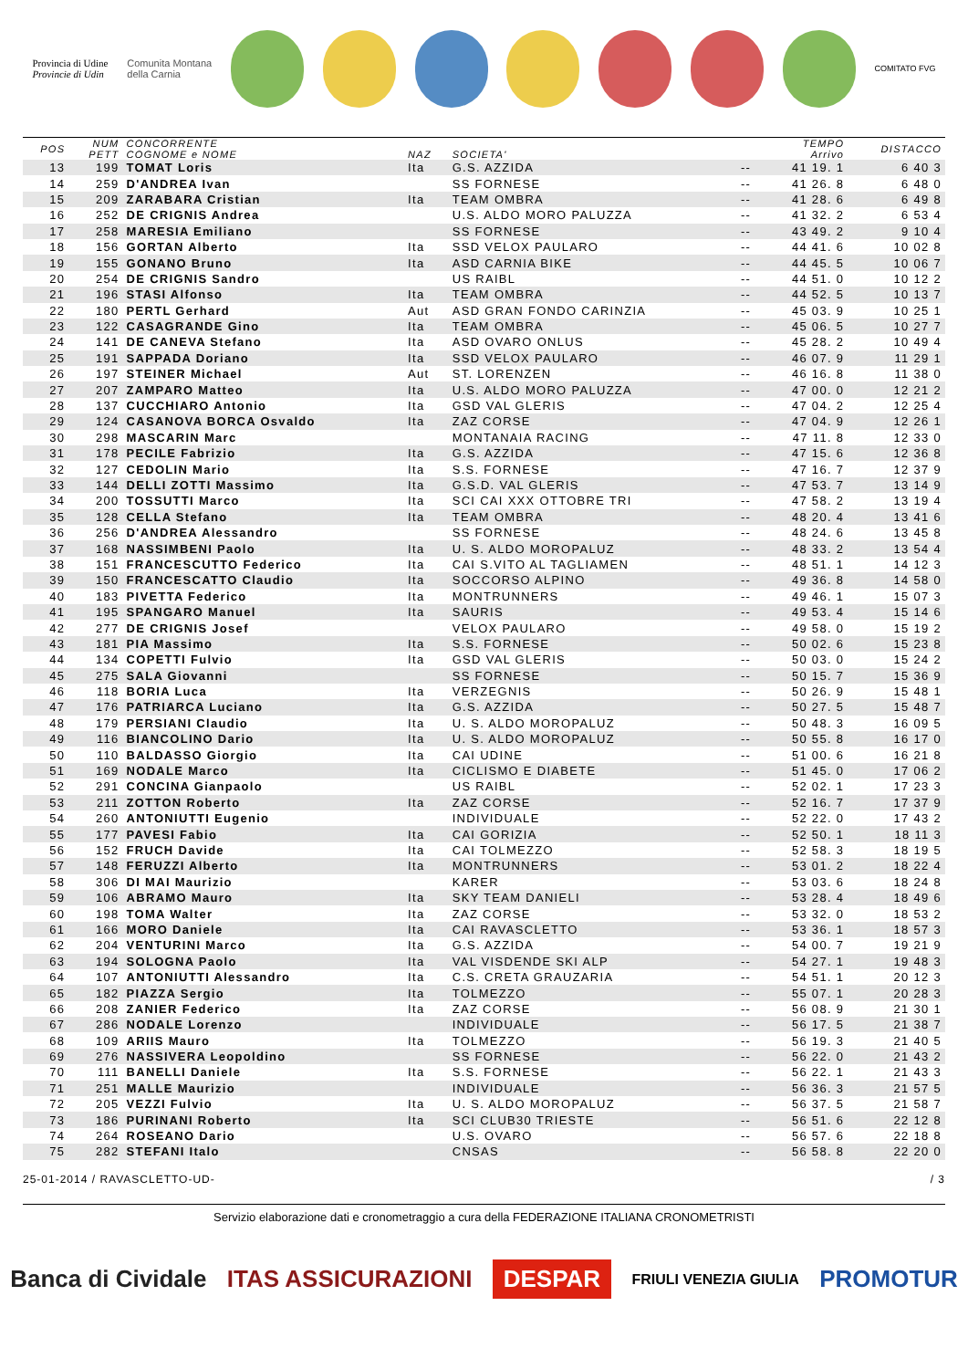Provincia di Udine
Provincie di Udin
Comunita Montana
della Carnia
COMITATO FVG
| POS | NUM PETT | CONCORRENTE COGNOME e NOME | NAZ | SOCIETA' | | TEMPO Arrivo | DISTACCO |
| --- | --- | --- | --- | --- | --- | --- | --- |
| 13 | 199 | TOMAT Loris | Ita | G.S. AZZIDA | -- | 41 19. 1 | 6 40 3 |
| 14 | 259 | D'ANDREA Ivan | | SS FORNESE | -- | 41 26. 8 | 6 48 0 |
| 15 | 209 | ZARABARA Cristian | Ita | TEAM OMBRA | -- | 41 28. 6 | 6 49 8 |
| 16 | 252 | DE CRIGNIS Andrea | | U.S. ALDO MORO PALUZZA | -- | 41 32. 2 | 6 53 4 |
| 17 | 258 | MARESIA Emiliano | | SS FORNESE | -- | 43 49. 2 | 9 10 4 |
| 18 | 156 | GORTAN Alberto | Ita | SSD VELOX PAULARO | -- | 44 41. 6 | 10 02 8 |
| 19 | 155 | GONANO Bruno | Ita | ASD CARNIA BIKE | -- | 44 45. 5 | 10 06 7 |
| 20 | 254 | DE CRIGNIS Sandro | | US RAIBL | -- | 44 51. 0 | 10 12 2 |
| 21 | 196 | STASI Alfonso | Ita | TEAM OMBRA | -- | 44 52. 5 | 10 13 7 |
| 22 | 180 | PERTL Gerhard | Aut | ASD GRAN FONDO CARINZIA | -- | 45 03. 9 | 10 25 1 |
| 23 | 122 | CASAGRANDE Gino | Ita | TEAM OMBRA | -- | 45 06. 5 | 10 27 7 |
| 24 | 141 | DE CANEVA Stefano | Ita | ASD OVARO ONLUS | -- | 45 28. 2 | 10 49 4 |
| 25 | 191 | SAPPADA Doriano | Ita | SSD VELOX PAULARO | -- | 46 07. 9 | 11 29 1 |
| 26 | 197 | STEINER Michael | Aut | ST. LORENZEN | -- | 46 16. 8 | 11 38 0 |
| 27 | 207 | ZAMPARO Matteo | Ita | U.S. ALDO MORO PALUZZA | -- | 47 00. 0 | 12 21 2 |
| 28 | 137 | CUCCHIARO Antonio | Ita | GSD VAL GLERIS | -- | 47 04. 2 | 12 25 4 |
| 29 | 124 | CASANOVA BORCA Osvaldo | Ita | ZAZ CORSE | -- | 47 04. 9 | 12 26 1 |
| 30 | 298 | MASCARIN Marc | | MONTANAIA RACING | -- | 47 11. 8 | 12 33 0 |
| 31 | 178 | PECILE Fabrizio | Ita | G.S. AZZIDA | -- | 47 15. 6 | 12 36 8 |
| 32 | 127 | CEDOLIN Mario | Ita | S.S. FORNESE | -- | 47 16. 7 | 12 37 9 |
| 33 | 144 | DELLI ZOTTI Massimo | Ita | G.S.D. VAL GLERIS | -- | 47 53. 7 | 13 14 9 |
| 34 | 200 | TOSSUTTI Marco | Ita | SCI CAI XXX OTTOBRE TRI | -- | 47 58. 2 | 13 19 4 |
| 35 | 128 | CELLA Stefano | Ita | TEAM OMBRA | -- | 48 20. 4 | 13 41 6 |
| 36 | 256 | D'ANDREA Alessandro | | SS FORNESE | -- | 48 24. 6 | 13 45 8 |
| 37 | 168 | NASSIMBENI Paolo | Ita | U. S. ALDO MOROPALUZ | -- | 48 33. 2 | 13 54 4 |
| 38 | 151 | FRANCESCUTTO Federico | Ita | CAI S.VITO AL TAGLIAMEN | -- | 48 51. 1 | 14 12 3 |
| 39 | 150 | FRANCESCATTO Claudio | Ita | SOCCORSO ALPINO | -- | 49 36. 8 | 14 58 0 |
| 40 | 183 | PIVETTA Federico | Ita | MONTRUNNERS | -- | 49 46. 1 | 15 07 3 |
| 41 | 195 | SPANGARO Manuel | Ita | SAURIS | -- | 49 53. 4 | 15 14 6 |
| 42 | 277 | DE CRIGNIS Josef | | VELOX PAULARO | -- | 49 58. 0 | 15 19 2 |
| 43 | 181 | PIA Massimo | Ita | S.S. FORNESE | -- | 50 02. 6 | 15 23 8 |
| 44 | 134 | COPETTI Fulvio | Ita | GSD VAL GLERIS | -- | 50 03. 0 | 15 24 2 |
| 45 | 275 | SALA Giovanni | | SS FORNESE | -- | 50 15. 7 | 15 36 9 |
| 46 | 118 | BORIA Luca | Ita | VERZEGNIS | -- | 50 26. 9 | 15 48 1 |
| 47 | 176 | PATRIARCA Luciano | Ita | G.S. AZZIDA | -- | 50 27. 5 | 15 48 7 |
| 48 | 179 | PERSIANI Claudio | Ita | U. S. ALDO MOROPALUZ | -- | 50 48. 3 | 16 09 5 |
| 49 | 116 | BIANCOLINO Dario | Ita | U. S. ALDO MOROPALUZ | -- | 50 55. 8 | 16 17 0 |
| 50 | 110 | BALDASSO Giorgio | Ita | CAI UDINE | -- | 51 00. 6 | 16 21 8 |
| 51 | 169 | NODALE Marco | Ita | CICLISMO E DIABETE | -- | 51 45. 0 | 17 06 2 |
| 52 | 291 | CONCINA Gianpaolo | | US RAIBL | -- | 52 02. 1 | 17 23 3 |
| 53 | 211 | ZOTTON Roberto | Ita | ZAZ CORSE | -- | 52 16. 7 | 17 37 9 |
| 54 | 260 | ANTONIUTTI Eugenio | | INDIVIDUALE | -- | 52 22. 0 | 17 43 2 |
| 55 | 177 | PAVESI Fabio | Ita | CAI GORIZIA | -- | 52 50. 1 | 18 11 3 |
| 56 | 152 | FRUCH Davide | Ita | CAI TOLMEZZO | -- | 52 58. 3 | 18 19 5 |
| 57 | 148 | FERUZZI Alberto | Ita | MONTRUNNERS | -- | 53 01. 2 | 18 22 4 |
| 58 | 306 | DI MAI Maurizio | | KARER | -- | 53 03. 6 | 18 24 8 |
| 59 | 106 | ABRAMO Mauro | Ita | SKY TEAM DANIELI | -- | 53 28. 4 | 18 49 6 |
| 60 | 198 | TOMA Walter | Ita | ZAZ CORSE | -- | 53 32. 0 | 18 53 2 |
| 61 | 166 | MORO Daniele | Ita | CAI RAVASCLETTO | -- | 53 36. 1 | 18 57 3 |
| 62 | 204 | VENTURINI Marco | Ita | G.S. AZZIDA | -- | 54 00. 7 | 19 21 9 |
| 63 | 194 | SOLOGNA Paolo | Ita | VAL VISDENDE SKI ALP | -- | 54 27. 1 | 19 48 3 |
| 64 | 107 | ANTONIUTTI Alessandro | Ita | C.S. CRETA GRAUZARIA | -- | 54 51. 1 | 20 12 3 |
| 65 | 182 | PIAZZA Sergio | Ita | TOLMEZZO | -- | 55 07. 1 | 20 28 3 |
| 66 | 208 | ZANIER Federico | Ita | ZAZ CORSE | -- | 56 08. 9 | 21 30 1 |
| 67 | 286 | NODALE Lorenzo | | INDIVIDUALE | -- | 56 17. 5 | 21 38 7 |
| 68 | 109 | ARIIS Mauro | Ita | TOLMEZZO | -- | 56 19. 3 | 21 40 5 |
| 69 | 276 | NASSIVERA Leopoldino | | SS FORNESE | -- | 56 22. 0 | 21 43 2 |
| 70 | 111 | BANELLI Daniele | Ita | S.S. FORNESE | -- | 56 22. 1 | 21 43 3 |
| 71 | 251 | MALLE Maurizio | | INDIVIDUALE | -- | 56 36. 3 | 21 57 5 |
| 72 | 205 | VEZZI Fulvio | Ita | U. S. ALDO MOROPALUZ | -- | 56 37. 5 | 21 58 7 |
| 73 | 186 | PURINANI Roberto | Ita | SCI CLUB30 TRIESTE | -- | 56 51. 6 | 22 12 8 |
| 74 | 264 | ROSEANO Dario | | U.S. OVARO | -- | 56 57. 6 | 22 18 8 |
| 75 | 282 | STEFANI Italo | | CNSAS | -- | 56 58. 8 | 22 20 0 |
25-01-2014 / RAVASCLETTO-UD- / 3
Servizio elaborazione dati e cronometraggio a cura della FEDERAZIONE ITALIANA CRONOMETRISTI
Banca di Cividale ITAS ASSICURAZIONI DESPAR FRIULI VENEZIA GIULIA PROMOTUR